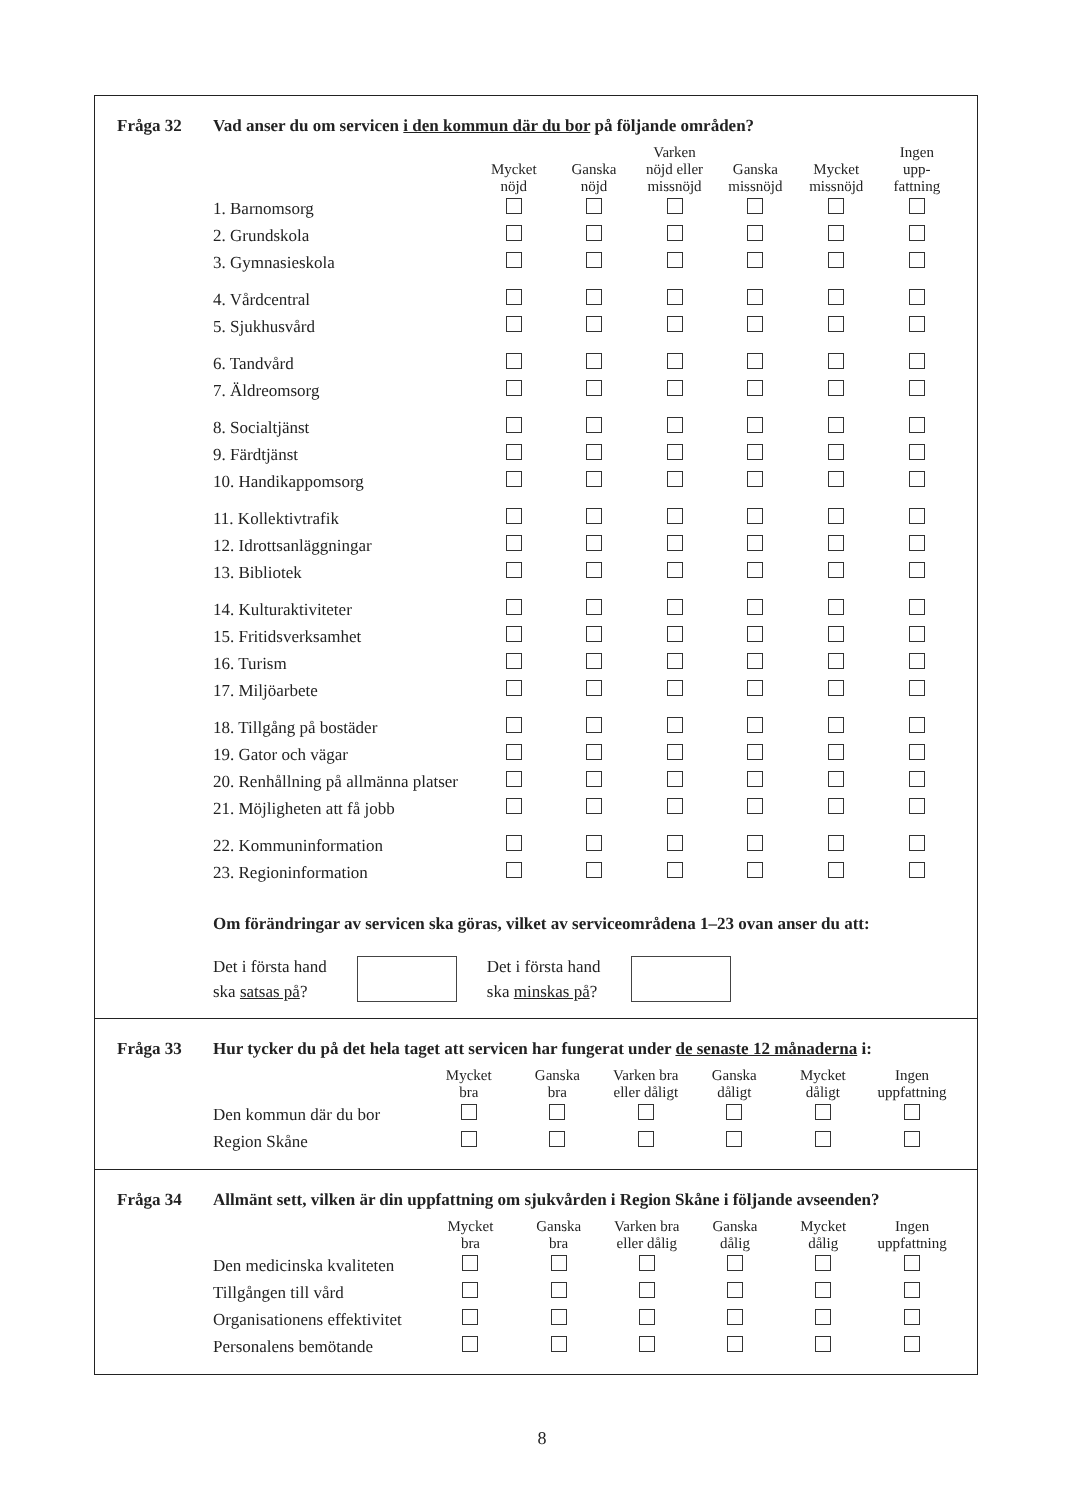Fråga 32 Vad anser du om servicen i den kommun där du bor på följande områden?
| | Mycket nöjd | Ganska nöjd | Varken nöjd eller missnöjd | Ganska missnöjd | Mycket missnöjd | Ingen upp- fattning |
| --- | --- | --- | --- | --- | --- | --- |
| 1. Barnomsorg | | | | | | |
| 2. Grundskola | | | | | | |
| 3. Gymnasieskola | | | | | | |
| 4. Vårdcentral | | | | | | |
| 5. Sjukhusvård | | | | | | |
| 6. Tandvård | | | | | | |
| 7. Äldreomsorg | | | | | | |
| 8. Socialtjänst | | | | | | |
| 9. Färdtjänst | | | | | | |
| 10. Handikappomsorg | | | | | | |
| 11. Kollektivtrafik | | | | | | |
| 12. Idrottsanläggningar | | | | | | |
| 13. Bibliotek | | | | | | |
| 14. Kulturaktiviteter | | | | | | |
| 15. Fritidsverksamhet | | | | | | |
| 16. Turism | | | | | | |
| 17. Miljöarbete | | | | | | |
| 18. Tillgång på bostäder | | | | | | |
| 19. Gator och vägar | | | | | | |
| 20. Renhållning på allmänna platser | | | | | | |
| 21. Möjligheten att få jobb | | | | | | |
| 22. Kommuninformation | | | | | | |
| 23. Regioninformation | | | | | | |
Om förändringar av servicen ska göras, vilket av serviceområdena 1–23 ovan anser du att:
Det i första hand
ska satsas på?
Det i första hand
ska minskas på?
Fråga 33 Hur tycker du på det hela taget att servicen har fungerat under de senaste 12 månaderna i:
| | Mycket bra | Ganska bra | Varken bra eller dåligt | Ganska dåligt | Mycket dåligt | Ingen uppfattning |
| --- | --- | --- | --- | --- | --- | --- |
| Den kommun där du bor | | | | | | |
| Region Skåne | | | | | | |
Fråga 34 Allmänt sett, vilken är din uppfattning om sjukvården i Region Skåne i följande avseenden?
| | Mycket bra | Ganska bra | Varken bra eller dålig | Ganska dålig | Mycket dålig | Ingen uppfattning |
| --- | --- | --- | --- | --- | --- | --- |
| Den medicinska kvaliteten | | | | | | |
| Tillgången till vård | | | | | | |
| Organisationens effektivitet | | | | | | |
| Personalens bemötande | | | | | | |
8